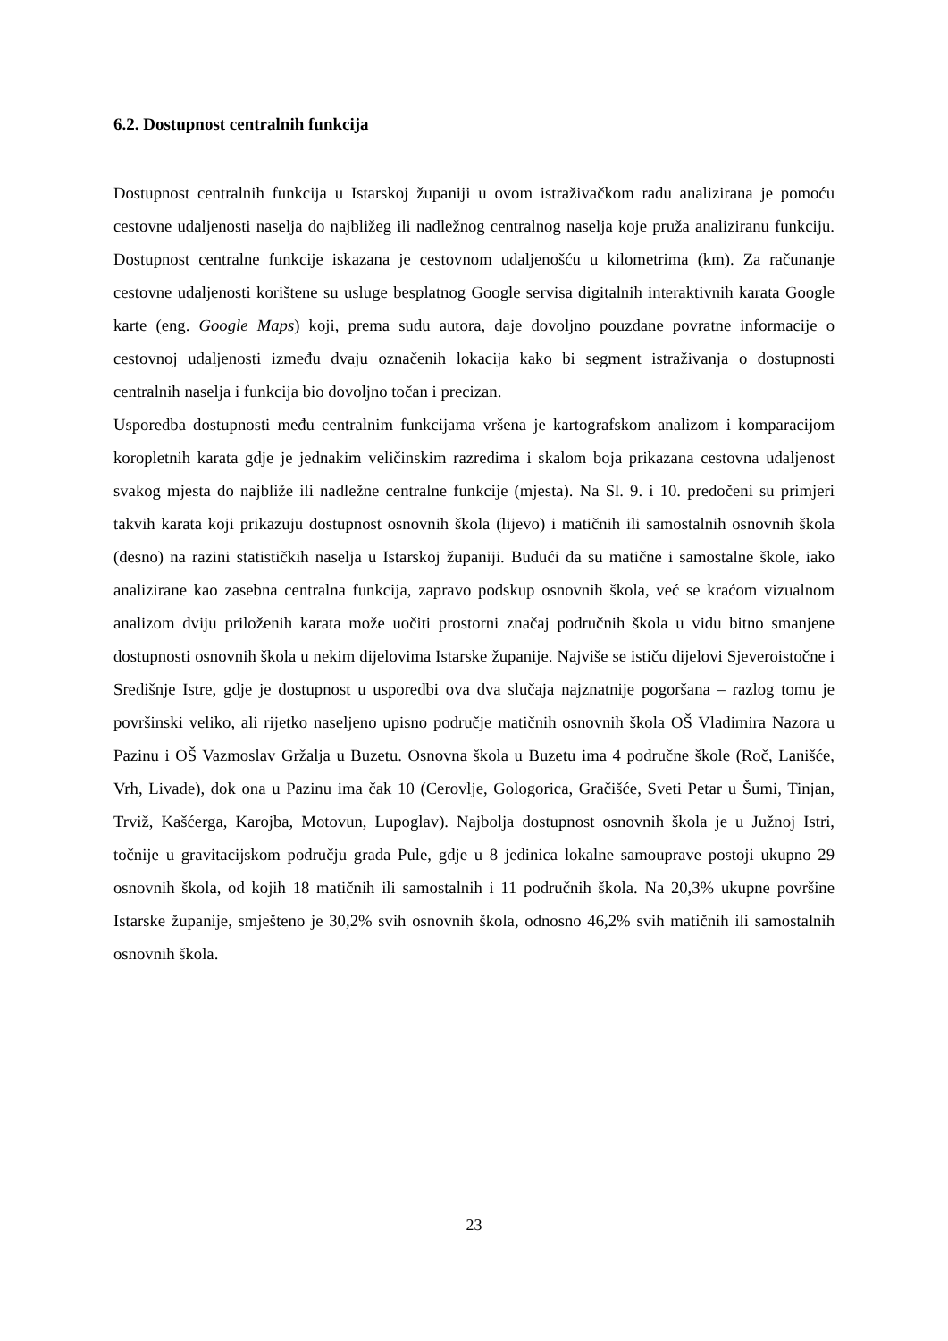6.2. Dostupnost centralnih funkcija
Dostupnost centralnih funkcija u Istarskoj županiji u ovom istraživačkom radu analizirana je pomoću cestovne udaljenosti naselja do najbližeg ili nadležnog centralnog naselja koje pruža analiziranu funkciju. Dostupnost centralne funkcije iskazana je cestovnom udaljenošću u kilometrima (km). Za računanje cestovne udaljenosti korištene su usluge besplatnog Google servisa digitalnih interaktivnih karata Google karte (eng. Google Maps) koji, prema sudu autora, daje dovoljno pouzdane povratne informacije o cestovnoj udaljenosti između dvaju označenih lokacija kako bi segment istraživanja o dostupnosti centralnih naselja i funkcija bio dovoljno točan i precizan.
Usporedba dostupnosti među centralnim funkcijama vršena je kartografskom analizom i komparacijom koropletnih karata gdje je jednakim veličinskim razredima i skalom boja prikazana cestovna udaljenost svakog mjesta do najbliže ili nadležne centralne funkcije (mjesta). Na Sl. 9. i 10. predočeni su primjeri takvih karata koji prikazuju dostupnost osnovnih škola (lijevo) i matičnih ili samostalnih osnovnih škola (desno) na razini statističkih naselja u Istarskoj županiji. Budući da su matične i samostalne škole, iako analizirane kao zasebna centralna funkcija, zapravo podskup osnovnih škola, već se kraćom vizualnom analizom dviju priloženih karata može uočiti prostorni značaj područnih škola u vidu bitno smanjene dostupnosti osnovnih škola u nekim dijelovima Istarske županije. Najviše se ističu dijelovi Sjeveroistočne i Središnje Istre, gdje je dostupnost u usporedbi ova dva slučaja najznatnije pogoršana – razlog tomu je površinski veliko, ali rijetko naseljeno upisno područje matičnih osnovnih škola OŠ Vladimira Nazora u Pazinu i OŠ Vazmoslav Gržalja u Buzetu. Osnovna škola u Buzetu ima 4 područne škole (Roč, Lanišće, Vrh, Livade), dok ona u Pazinu ima čak 10 (Cerovlje, Gologorica, Gračišće, Sveti Petar u Šumi, Tinjan, Trviž, Kašćerga, Karojba, Motovun, Lupoglav). Najbolja dostupnost osnovnih škola je u Južnoj Istri, točnije u gravitacijskom području grada Pule, gdje u 8 jedinica lokalne samouprave postoji ukupno 29 osnovnih škola, od kojih 18 matičnih ili samostalnih i 11 područnih škola. Na 20,3% ukupne površine Istarske županije, smješteno je 30,2% svih osnovnih škola, odnosno 46,2% svih matičnih ili samostalnih osnovnih škola.
23